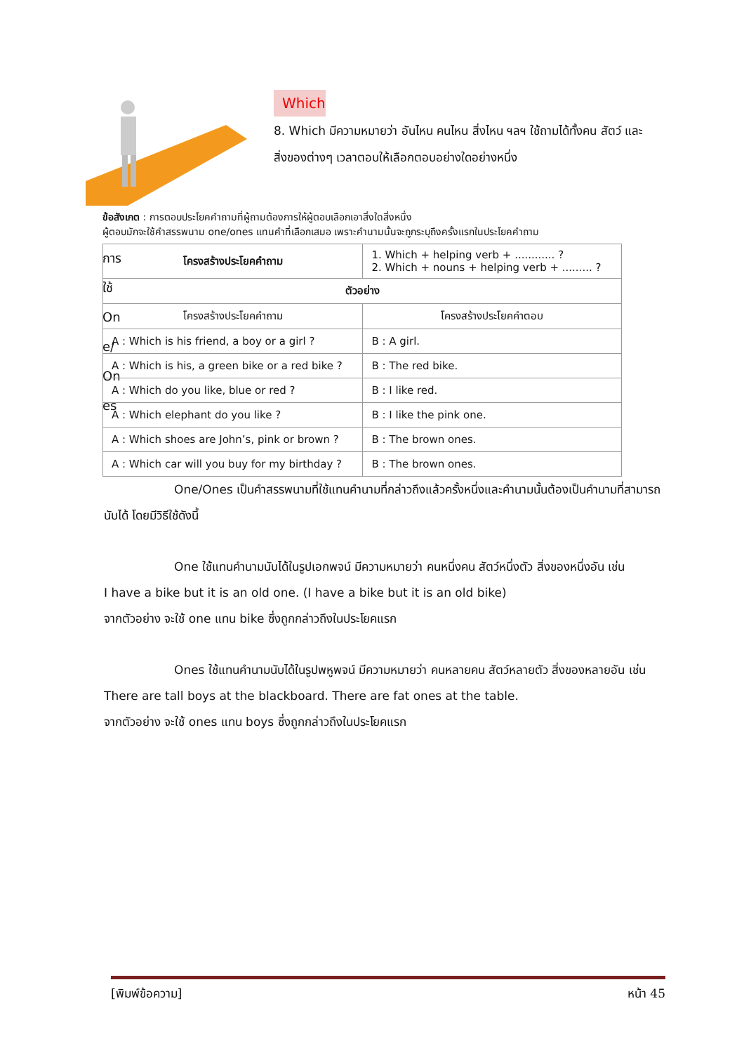Which
8. Which มีความหมายว่า อันไหน คนไหน สิ่งไหน ฯลฯ ใช้ถามได้ทั้งคน สัตว์ และสิ่งของต่างๆ เวลาตอบให้เลือกตอบอย่างใดอย่างหนึ่ง
ข้อสังเกต : การตอบประโยคคำถามที่ผู้ถามต้องการให้ผู้ตอบเลือกเอาสิ่งใดสิ่งหนึ่ง
ผู้ตอบมักจะใช้คำสรรพนาม one/ones แทนคำที่เลือกเสมอ เพราะคำนามนั้นจะถูกระบุถึงครั้งแรกในประโยคคำถาม
การ
ใช้
On
e/
On
es
| โครงสร้างประโยคคำถาม | 1. Which + helping verb + ............ ? 2. Which + nouns + helping verb + ......... ? |
| ตัวอย่าง | |
| โครงสร้างประโยคคำถาม | โครงสร้างประโยคคำตอบ |
| A : Which is his friend, a boy or a girl ? | B : A girl. |
| A : Which is his, a green bike or a red bike ? | B : The red bike. |
| A : Which do you like, blue or red ? | B : I like red. |
| A : Which elephant do you like ? | B : I like the pink one. |
| A : Which shoes are John’s, pink or brown ? | B : The brown ones. |
| A : Which car will you buy for my birthday ? | B : The brown ones. |
One/Ones เป็นคำสรรพนามที่ใช้แทนคำนามที่กล่าวถึงแล้วครั้งหนึ่งและคำนามนั้นต้องเป็นคำนามที่สามารถนับได้ โดยมีวิธีใช้ดังนี้
One ใช้แทนคำนามนับได้ในรูปเอกพจน์ มีความหมายว่า คนหนึ่งคน สัตว์หนึ่งตัว สิ่งของหนึ่งอัน เช่น
I have a bike but it is an old one. (I have a bike but it is an old bike)
จากตัวอย่าง จะใช้ one แทน bike ซึ่งถูกกล่าวถึงในประโยคแรก
Ones ใช้แทนคำนามนับได้ในรูปพหูพจน์ มีความหมายว่า คนหลายคน สัตว์หลายตัว สิ่งของหลายอัน เช่น
There are tall boys at the blackboard. There are fat ones at the table.
จากตัวอย่าง จะใช้ ones แทน boys ซึ่งถูกกล่าวถึงในประโยคแรก
[พิมพ์ข้อความ] หน้า 45